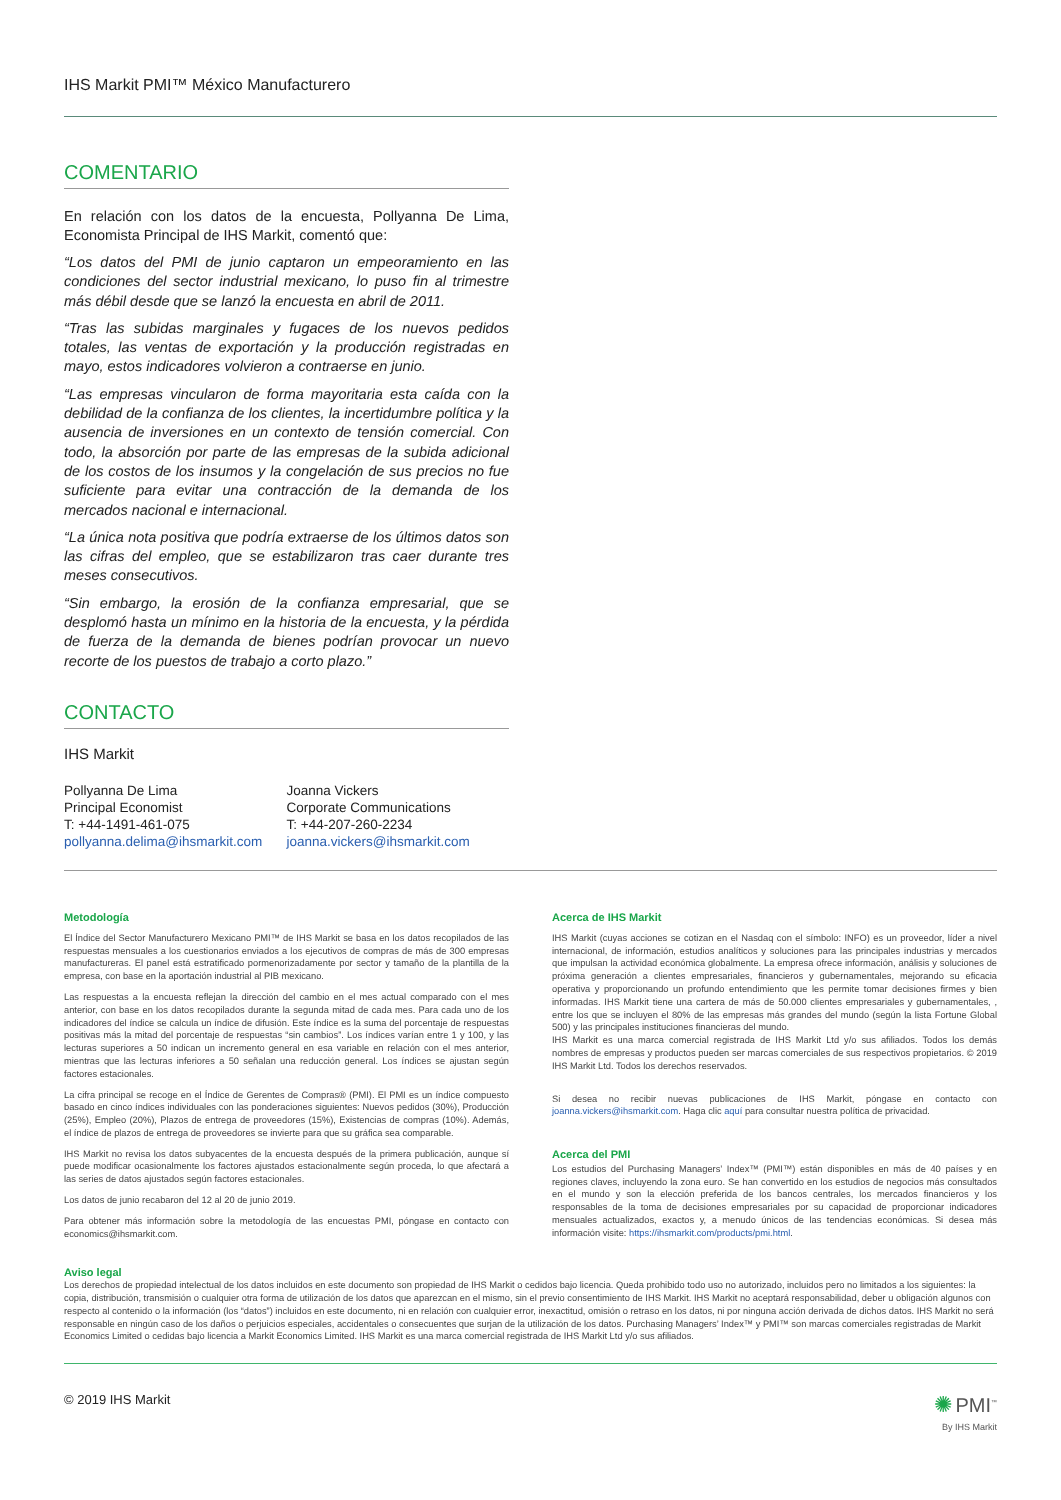IHS Markit PMI™ México Manufacturero
COMENTARIO
En relación con los datos de la encuesta, Pollyanna De Lima, Economista Principal de IHS Markit, comentó que:
“Los datos del PMI de junio captaron un empeoramiento en las condiciones del sector industrial mexicano, lo puso fin al trimestre más débil desde que se lanzó la encuesta en abril de 2011.
“Tras las subidas marginales y fugaces de los nuevos pedidos totales, las ventas de exportación y la producción registradas en mayo, estos indicadores volvieron a contraerse en junio.
“Las empresas vincularon de forma mayoritaria esta caída con la debilidad de la confianza de los clientes, la incertidumbre política y la ausencia de inversiones en un contexto de tensión comercial. Con todo, la absorción por parte de las empresas de la subida adicional de los costos de los insumos y la congelación de sus precios no fue suficiente para evitar una contracción de la demanda de los mercados nacional e internacional.
“La única nota positiva que podría extraerse de los últimos datos son las cifras del empleo, que se estabilizaron tras caer durante tres meses consecutivos.
“Sin embargo, la erosión de la confianza empresarial, que se desplomó hasta un mínimo en la historia de la encuesta, y la pérdida de fuerza de la demanda de bienes podrían provocar un nuevo recorte de los puestos de trabajo a corto plazo.”
CONTACTO
IHS Markit
Pollyanna De Lima
Principal Economist
T: +44-1491-461-075
pollyanna.delima@ihsmarkit.com
Joanna Vickers
Corporate Communications
T: +44-207-260-2234
joanna.vickers@ihsmarkit.com
Metodología
El Índice del Sector Manufacturero Mexicano PMI™ de IHS Markit se basa en los datos recopilados de las respuestas mensuales a los cuestionarios enviados a los ejecutivos de compras de más de 300 empresas manufactureras. El panel está estratificado pormenorizadamente por sector y tamaño de la plantilla de la empresa, con base en la aportación industrial al PIB mexicano.
Las respuestas a la encuesta reflejan la dirección del cambio en el mes actual comparado con el mes anterior, con base en los datos recopilados durante la segunda mitad de cada mes. Para cada uno de los indicadores del índice se calcula un índice de difusión. Este índice es la suma del porcentaje de respuestas positivas más la mitad del porcentaje de respuestas “sin cambios”. Los índices varían entre 1 y 100, y las lecturas superiores a 50 indican un incremento general en esa variable en relación con el mes anterior, mientras que las lecturas inferiores a 50 señalan una reducción general. Los índices se ajustan según factores estacionales.
La cifra principal se recoge en el Índice de Gerentes de Compras® (PMI). El PMI es un índice compuesto basado en cinco índices individuales con las ponderaciones siguientes: Nuevos pedidos (30%), Producción (25%), Empleo (20%), Plazos de entrega de proveedores (15%), Existencias de compras (10%). Además, el índice de plazos de entrega de proveedores se invierte para que su gráfica sea comparable.
IHS Markit no revisa los datos subyacentes de la encuesta después de la primera publicación, aunque sí puede modificar ocasionalmente los factores ajustados estacionalmente según proceda, lo que afectará a las series de datos ajustados según factores estacionales.
Los datos de junio recabaron del 12 al 20 de junio 2019.
Para obtener más información sobre la metodología de las encuestas PMI, póngase en contacto con economics@ihsmarkit.com.
Acerca de IHS Markit
IHS Markit (cuyas acciones se cotizan en el Nasdaq con el símbolo: INFO) es un proveedor, líder a nivel internacional, de información, estudios analíticos y soluciones para las principales industrias y mercados que impulsan la actividad económica globalmente. La empresa ofrece información, análisis y soluciones de próxima generación a clientes empresariales, financieros y gubernamentales, mejorando su eficacia operativa y proporcionando un profundo entendimiento que les permite tomar decisiones firmes y bien informadas. IHS Markit tiene una cartera de más de 50.000 clientes empresariales y gubernamentales, , entre los que se incluyen el 80% de las empresas más grandes del mundo (según la lista Fortune Global 500) y las principales instituciones financieras del mundo.
IHS Markit es una marca comercial registrada de IHS Markit Ltd y/o sus afiliados. Todos los demás nombres de empresas y productos pueden ser marcas comerciales de sus respectivos propietarios. © 2019 IHS Markit Ltd. Todos los derechos reservados.
Si desea no recibir nuevas publicaciones de IHS Markit, póngase en contacto con joanna.vickers@ihsmarkit.com. Haga clic aquí para consultar nuestra política de privacidad.
Acerca del PMI
Los estudios del Purchasing Managers’ Index™ (PMI™) están disponibles en más de 40 países y en regiones claves, incluyendo la zona euro. Se han convertido en los estudios de negocios más consultados en el mundo y son la elección preferida de los bancos centrales, los mercados financieros y los responsables de la toma de decisiones empresariales por su capacidad de proporcionar indicadores mensuales actualizados, exactos y, a menudo únicos de las tendencias económicas. Si desea más información visite: https://ihsmarkit.com/products/pmi.html.
Aviso legal
Los derechos de propiedad intelectual de los datos incluidos en este documento son propiedad de IHS Markit o cedidos bajo licencia. Queda prohibido todo uso no autorizado, incluidos pero no limitados a los siguientes: la copia, distribución, transmisión o cualquier otra forma de utilización de los datos que aparezcan en el mismo, sin el previo consentimiento de IHS Markit. IHS Markit no aceptará responsabilidad, deber u obligación algunos con respecto al contenido o la información (los “datos”) incluidos en este documento, ni en relación con cualquier error, inexactitud, omisión o retraso en los datos, ni por ninguna acción derivada de dichos datos. IHS Markit no será responsable en ningún caso de los daños o perjuicios especiales, accidentales o consecuentes que surjan de la utilización de los datos. Purchasing Managers’ Index™ y PMI™ son marcas comerciales registradas de Markit Economics Limited o cedidas bajo licencia a Markit Economics Limited. IHS Markit es una marca comercial registrada de IHS Markit Ltd y/o sus afiliados.
© 2019 IHS Markit ✺ PMI<sup>™</sup>
By IHS Markit